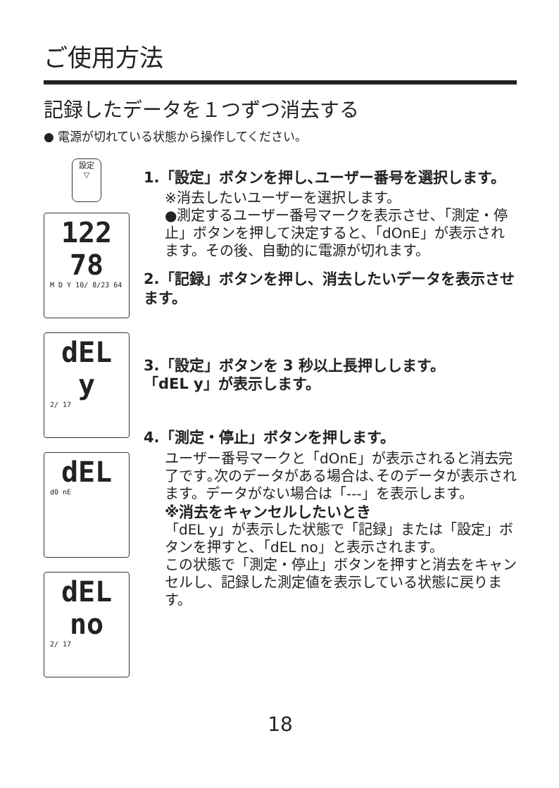ご使用方法
記録したデータを１つずつ消去する
● 電源が切れている状態から操作してください。
設定
▽
122
78
M D Y 10/ 8/23 64
dEL
y
2/ 17
dEL
d0 nE
dEL
no
2/ 17
1.「設定」ボタンを押し､ユーザー番号を選択します。
※消去したいユーザーを選択します。
●測定するユーザー番号マークを表示させ､「測定・停止」ボタンを押して決定すると､「dOnE」が表示されます。その後、自動的に電源が切れます。
2.「記録」ボタンを押し、消去したいデータを表示させます。
3.「設定」ボタンを 3 秒以上長押しします。
「dEL y」が表示します。
4.「測定・停止」ボタンを押します。
ユーザー番号マークと「dOnE」が表示されると消去完了です｡次のデータがある場合は､そのデータが表示されます。データがない場合は「---」を表示します。
※消去をキャンセルしたいとき
「dEL y」が表示した状態で「記録」または「設定」ボタンを押すと､「dEL no」と表示されます。
この状態で「測定・停止」ボタンを押すと消去をキャンセルし、記録した測定値を表示している状態に戻ります。
18